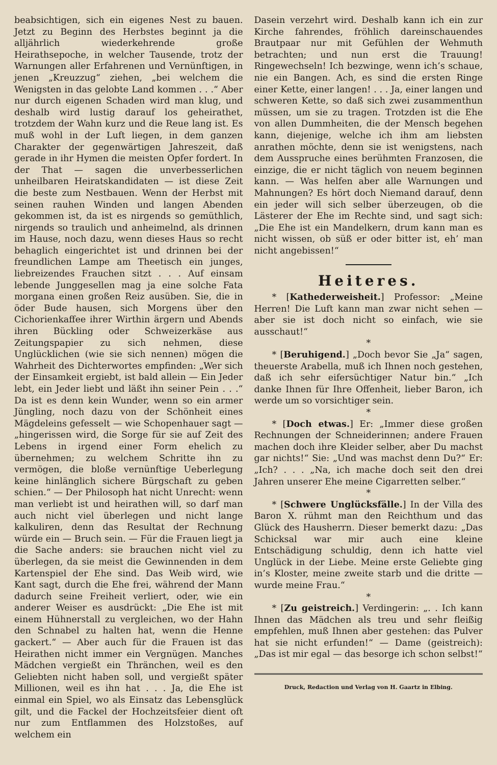beabsichtigen, sich ein eigenes Nest zu bauen. Jetzt zu Beginn des Herbstes beginnt ja die alljährlich wiederkehrende große Heirathsepoche, in welcher Tausende, trotz der Warnungen aller Erfahrenen und Vernünftigen, in jenen „Kreuzzug“ ziehen, „bei welchem die Wenigsten in das gelobte Land kommen . . .“ Aber nur durch eigenen Schaden wird man klug, und deshalb wird lustig darauf los geheirathet, trotzdem der Wahn kurz und die Reue lang ist. Es muß wohl in der Luft liegen, in dem ganzen Charakter der gegenwärtigen Jahreszeit, daß gerade in ihr Hymen die meisten Opfer fordert. In der That — sagen die unverbesserlichen unheilbaren Heiratskandidaten — ist diese Zeit die beste zum Nestbauen. Wenn der Herbst mit seinen rauhen Winden und langen Abenden gekommen ist, da ist es nirgends so gemüthlich, nirgends so traulich und anheimelnd, als drinnen im Hause, noch dazu, wenn dieses Haus so recht behaglich eingerichtet ist und drinnen bei der freundlichen Lampe am Theetisch ein junges, liebreizendes Frauchen sitzt . . . Auf einsam lebende Junggesellen mag ja eine solche Fata morgana einen großen Reiz ausüben. Sie, die in öder Bude hausen, sich Morgens über den Cichorienkaffee ihrer Wirthin ärgern und Abends ihren Bückling oder Schweizerkäse aus Zeitungspapier zu sich nehmen, diese Unglücklichen (wie sie sich nennen) mögen die Wahrheit des Dichterwortes empfinden: „Wer sich der Einsamkeit ergiebt, ist bald allein — Ein Jeder lebt, ein Jeder liebt und läßt ihn seiner Pein . . .“ Da ist es denn kein Wunder, wenn so ein armer Jüngling, noch dazu von der Schönheit eines Mägdeleins gefesselt — wie Schopenhauer sagt — „hingerissen wird, die Sorge für sie auf Zeit des Lebens in irgend einer Form ehelich zu übernehmen; zu welchem Schritte ihn zu vermögen, die bloße vernünftige Ueberlegung keine hinlänglich sichere Bürgschaft zu geben schien.“ — Der Philosoph hat nicht Unrecht: wenn man verliebt ist und heirathen will, so darf man auch nicht viel überlegen und nicht lange kalkuliren, denn das Resultat der Rechnung würde ein — Bruch sein. — Für die Frauen liegt ja die Sache anders: sie brauchen nicht viel zu überlegen, da sie meist die Gewinnenden in dem Kartenspiel der Ehe sind. Das Weib wird, wie Kant sagt, durch die Ehe frei, während der Mann dadurch seine Freiheit verliert, oder, wie ein anderer Weiser es ausdrückt: „Die Ehe ist mit einem Hühnerstall zu vergleichen, wo der Hahn den Schnabel zu halten hat, wenn die Henne gackert.“ — Aber auch für die Frauen ist das Heirathen nicht immer ein Vergnügen. Manches Mädchen vergießt ein Thränchen, weil es den Geliebten nicht haben soll, und vergießt später Millionen, weil es ihn hat . . . Ja, die Ehe ist einmal ein Spiel, wo als Einsatz das Lebensglück gilt, und die Fackel der Hochzeitsfeier dient oft nur zum Entflammen des Holzstoßes, auf welchem ein
Dasein verzehrt wird. Deshalb kann ich ein zur Kirche fahrendes, fröhlich dareinschauendes Brautpaar nur mit Gefühlen der Wehmuth betrachten; und nun erst die Trauung! Ringewechseln! Ich bezwinge, wenn ich’s schaue, nie ein Bangen. Ach, es sind die ersten Ringe einer Kette, einer langen! . . . Ja, einer langen und schweren Kette, so daß sich zwei zusammenthun müssen, um sie zu tragen. Trotzden ist die Ehe von allen Dummheiten, die der Mensch begehen kann, diejenige, welche ich ihm am liebsten anrathen möchte, denn sie ist wenigstens, nach dem Ausspruche eines berühmten Franzosen, die einzige, die er nicht täglich von neuem beginnen kann. — Was helfen aber alle Warnungen und Mahnungen? Es hört doch Niemand darauf, denn ein jeder will sich selber überzeugen, ob die Lästerer der Ehe im Rechte sind, und sagt sich: „Die Ehe ist ein Mandelkern, drum kann man es nicht wissen, ob süß er oder bitter ist, eh’ man nicht angebissen!“
Heiteres.
* [Kathederweisheit.] Professor: „Meine Herren! Die Luft kann man zwar nicht sehen — aber sie ist doch nicht so einfach, wie sie ausschaut!“
*
* [Beruhigend.] „Doch bevor Sie „Ja“ sagen, theuerste Arabella, muß ich Ihnen noch gestehen, daß ich sehr eifersüchtiger Natur bin.“ „Ich danke Ihnen für Ihre Offenheit, lieber Baron, ich werde um so vorsichtiger sein.
*
* [Doch etwas.] Er: „Immer diese großen Rechnungen der Schneiderinnen; andere Frauen machen doch ihre Kleider selber, aber Du machst gar nichts!“ Sie: „Und was machst denn Du?“ Er: „Ich? . . . „Na, ich mache doch seit den drei Jahren unserer Ehe meine Cigarretten selber.“
*
* [Schwere Unglücksfälle.] In der Villa des Baron X. rühmt man den Reichthum und das Glück des Hausherrn. Dieser bemerkt dazu: „Das Schicksal war mir auch eine kleine Entschädigung schuldig, denn ich hatte viel Unglück in der Liebe. Meine erste Geliebte ging in’s Kloster, meine zweite starb und die dritte — wurde meine Frau.“
*
* [Zu geistreich.] Verdingerin: „. . Ich kann Ihnen das Mädchen als treu und sehr fleißig empfehlen, muß Ihnen aber gestehen: das Pulver hat sie nicht erfunden!“ — Dame (geistreich): „Das ist mir egal — das besorge ich schon selbst!“
Druck, Redaction und Verlag von H. Gaartz in Elbing.